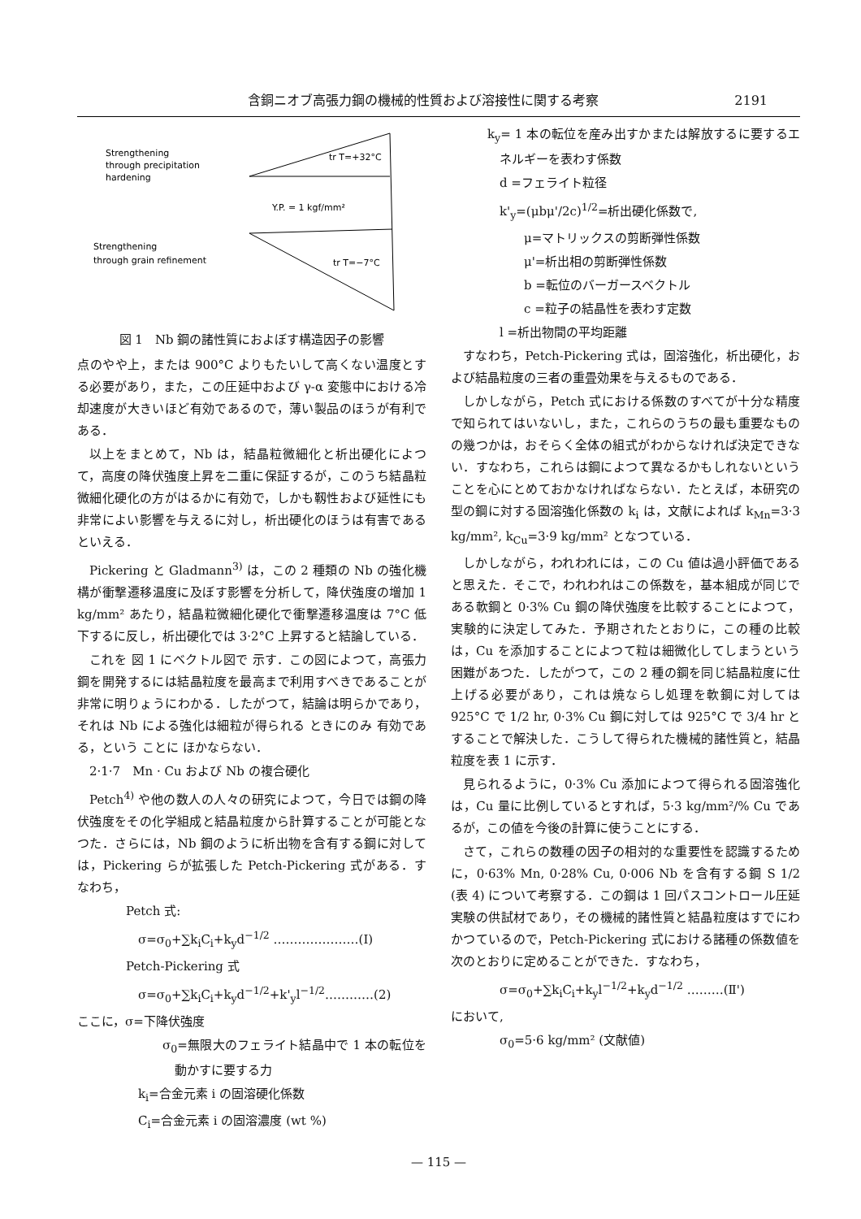含銅ニオブ高張力鋼の機械的性質および溶接性に関する考察 2191
Strengthening
through precipitation
hardening
Strengthening
through grain refinement
tr T=+32°C
tr T=−7°C
Y.P. = 1 kgf/mm²
図 1　Nb 鋼の諸性質におよぼす構造因子の影響
点のやや上，または 900°C よりもたいして高くない温度とする必要があり，また，この圧延中および γ-α 変態中における冷却速度が大きいほど有効であるので，薄い製品のほうが有利である．
以上をまとめて，Nb は，結晶粒微細化と析出硬化によつて，高度の降伏強度上昇を二重に保証するが，このうち結晶粒微細化硬化の方がはるかに有効で，しかも靱性および延性にも非常によい影響を与えるに対し，析出硬化のほうは有害であるといえる．
Pickering と Gladmann<sup>3)</sup> は，この 2 種類の Nb の強化機構が衝撃遷移温度に及ぼす影響を分析して，降伏強度の増加 1 kg/mm² あたり，結晶粒微細化硬化で衝撃遷移温度は 7°C 低下するに反し，析出硬化では 3·2°C 上昇すると結論している．
これを 図 1 にベクトル図で 示す．この図によつて，高張力鋼を開発するには結晶粒度を最高まで利用すべきであることが非常に明りょうにわかる．したがつて，結論は明らかであり，それは Nb による強化は細粒が得られる ときにのみ 有効である，という ことに ほかならない．
2·1·7　Mn · Cu および Nb の複合硬化
Petch<sup>4)</sup> や他の数人の人々の研究によつて，今日では鋼の降伏強度をその化学組成と結晶粒度から計算することが可能となつた．さらには，Nb 鋼のように析出物を含有する鋼に対しては，Pickering らが拡張した Petch-Pickering 式がある．すなわち，
Petch 式:
σ=σ<sub>0</sub>+∑k<sub>i</sub>C<sub>i</sub>+k<sub>y</sub>d<sup>−1/2</sup> …………………(Ⅰ)
Petch-Pickering 式
σ=σ<sub>0</sub>+∑k<sub>i</sub>C<sub>i</sub>+k<sub>y</sub>d<sup>−1/2</sup>+k'<sub>y</sub>l<sup>−1/2</sup>…………(2)
ここに，σ=下降伏強度
σ<sub>0</sub>=無限大のフェライト結晶中で 1 本の転位を動かすに要する力
k<sub>i</sub>=合金元素 i の固溶硬化係数
C<sub>i</sub>=合金元素 i の固溶濃度 (wt %)
k<sub>y</sub>= 1 本の転位を産み出すかまたは解放するに要するエネルギーを表わす係数
d =フェライト粒径
k'<sub>y</sub>=(μbμ'/2c)<sup>1/2</sup>=析出硬化係数で,
μ=マトリックスの剪断弾性係数
μ'=析出相の剪断弾性係数
b =転位のバーガースベクトル
c =粒子の結晶性を表わす定数
l =析出物間の平均距離
すなわち，Petch-Pickering 式は，固溶強化，析出硬化，および結晶粒度の三者の重畳効果を与えるものである．
しかしながら，Petch 式における係数のすべてが十分な精度で知られてはいないし，また，これらのうちの最も重要なものの幾つかは，おそらく全体の組式がわからなければ決定できない．すなわち，これらは鋼によつて異なるかもしれないということを心にとめておかなければならない．たとえば，本研究の型の鋼に対する固溶強化係数の k<sub>i</sub> は，文献によれば k<sub>Mn</sub>=3·3 kg/mm², k<sub>Cu</sub>=3·9 kg/mm² となつている．
しかしながら，われわれには，この Cu 値は過小評価であると思えた．そこで，われわれはこの係数を，基本組成が同じである軟鋼と 0·3% Cu 鋼の降伏強度を比較することによつて，実験的に決定してみた．予期されたとおりに，この種の比較は，Cu を添加することによつて粒は細微化してしまうという困難があつた．したがつて，この 2 種の鋼を同じ結晶粒度に仕上げる必要があり，これは焼ならし処理を軟鋼に対しては 925°C で 1/2 hr, 0·3% Cu 鋼に対しては 925°C で 3/4 hr とすることで解決した．こうして得られた機械的諸性質と，結晶粒度を表 1 に示す．
見られるように，0·3% Cu 添加によつて得られる固溶強化は，Cu 量に比例しているとすれば，5·3 kg/mm²/% Cu であるが，この値を今後の計算に使うことにする．
さて，これらの数種の因子の相対的な重要性を認識するために，0·63% Mn, 0·28% Cu, 0·006 Nb を含有する鋼 S 1/2 (表 4) について考察する．この鋼は 1 回パスコントロール圧延実験の供試材であり，その機械的諸性質と結晶粒度はすでにわかつているので，Petch-Pickering 式における諸種の係数値を次のとおりに定めることができた．すなわち，
σ=σ<sub>0</sub>+∑k<sub>i</sub>C<sub>i</sub>+k<sub>y</sub>l<sup>−1/2</sup>+k<sub>y</sub>d<sup>−1/2</sup> ………(Ⅱ')
において,
σ<sub>0</sub>=5·6 kg/mm² (文献値)
— 115 —